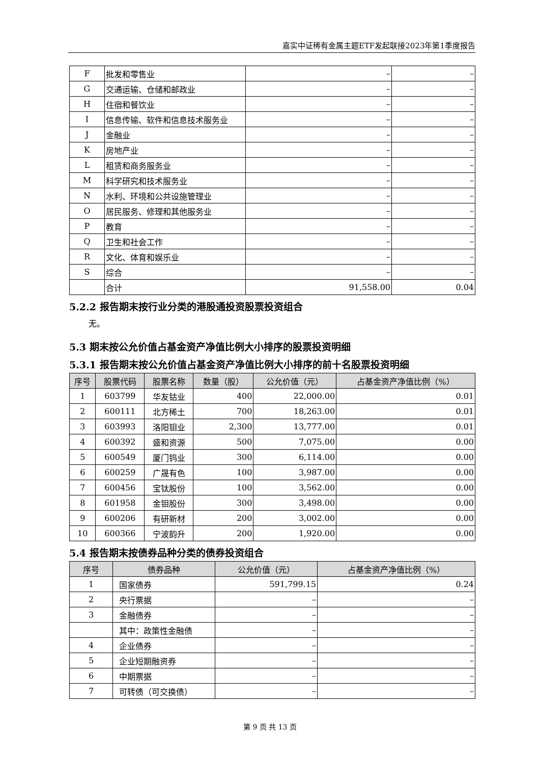嘉实中证稀有金属主题ETF发起联接2023年第1季度报告
| F | 批发和零售业 | – | – |
| G | 交通运输、仓储和邮政业 | – | – |
| H | 住宿和餐饮业 | – | – |
| I | 信息传输、软件和信息技术服务业 | – | – |
| J | 金融业 | – | – |
| K | 房地产业 | – | – |
| L | 租赁和商务服务业 | – | – |
| M | 科学研究和技术服务业 | – | – |
| N | 水利、环境和公共设施管理业 | – | – |
| O | 居民服务、修理和其他服务业 | – | – |
| P | 教育 | – | – |
| Q | 卫生和社会工作 | – | – |
| R | 文化、体育和娱乐业 | – | – |
| S | 综合 | – | – |
| | 合计 | 91,558.00 | 0.04 |
5.2.2 报告期末按行业分类的港股通投资股票投资组合
无。
5.3 期末按公允价值占基金资产净值比例大小排序的股票投资明细
5.3.1 报告期末按公允价值占基金资产净值比例大小排序的前十名股票投资明细
| 序号 | 股票代码 | 股票名称 | 数量（股） | 公允价值（元） | 占基金资产净值比例（%） |
| --- | --- | --- | --- | --- | --- |
| 1 | 603799 | 华友钴业 | 400 | 22,000.00 | 0.01 |
| 2 | 600111 | 北方稀土 | 700 | 18,263.00 | 0.01 |
| 3 | 603993 | 洛阳钼业 | 2,300 | 13,777.00 | 0.01 |
| 4 | 600392 | 盛和资源 | 500 | 7,075.00 | 0.00 |
| 5 | 600549 | 厦门钨业 | 300 | 6,114.00 | 0.00 |
| 6 | 600259 | 广晟有色 | 100 | 3,987.00 | 0.00 |
| 7 | 600456 | 宝钛股份 | 100 | 3,562.00 | 0.00 |
| 8 | 601958 | 金钼股份 | 300 | 3,498.00 | 0.00 |
| 9 | 600206 | 有研新材 | 200 | 3,002.00 | 0.00 |
| 10 | 600366 | 宁波韵升 | 200 | 1,920.00 | 0.00 |
5.4 报告期末按债券品种分类的债券投资组合
| 序号 | 债券品种 | 公允价值（元） | 占基金资产净值比例（%） |
| --- | --- | --- | --- |
| 1 | 国家债券 | 591,799.15 | 0.24 |
| 2 | 央行票据 | – | – |
| 3 | 金融债券 | – | – |
| | 其中：政策性金融债 | – | – |
| 4 | 企业债券 | – | – |
| 5 | 企业短期融资券 | – | – |
| 6 | 中期票据 | – | – |
| 7 | 可转债（可交换债） | – | – |
第 9 页 共 13 页